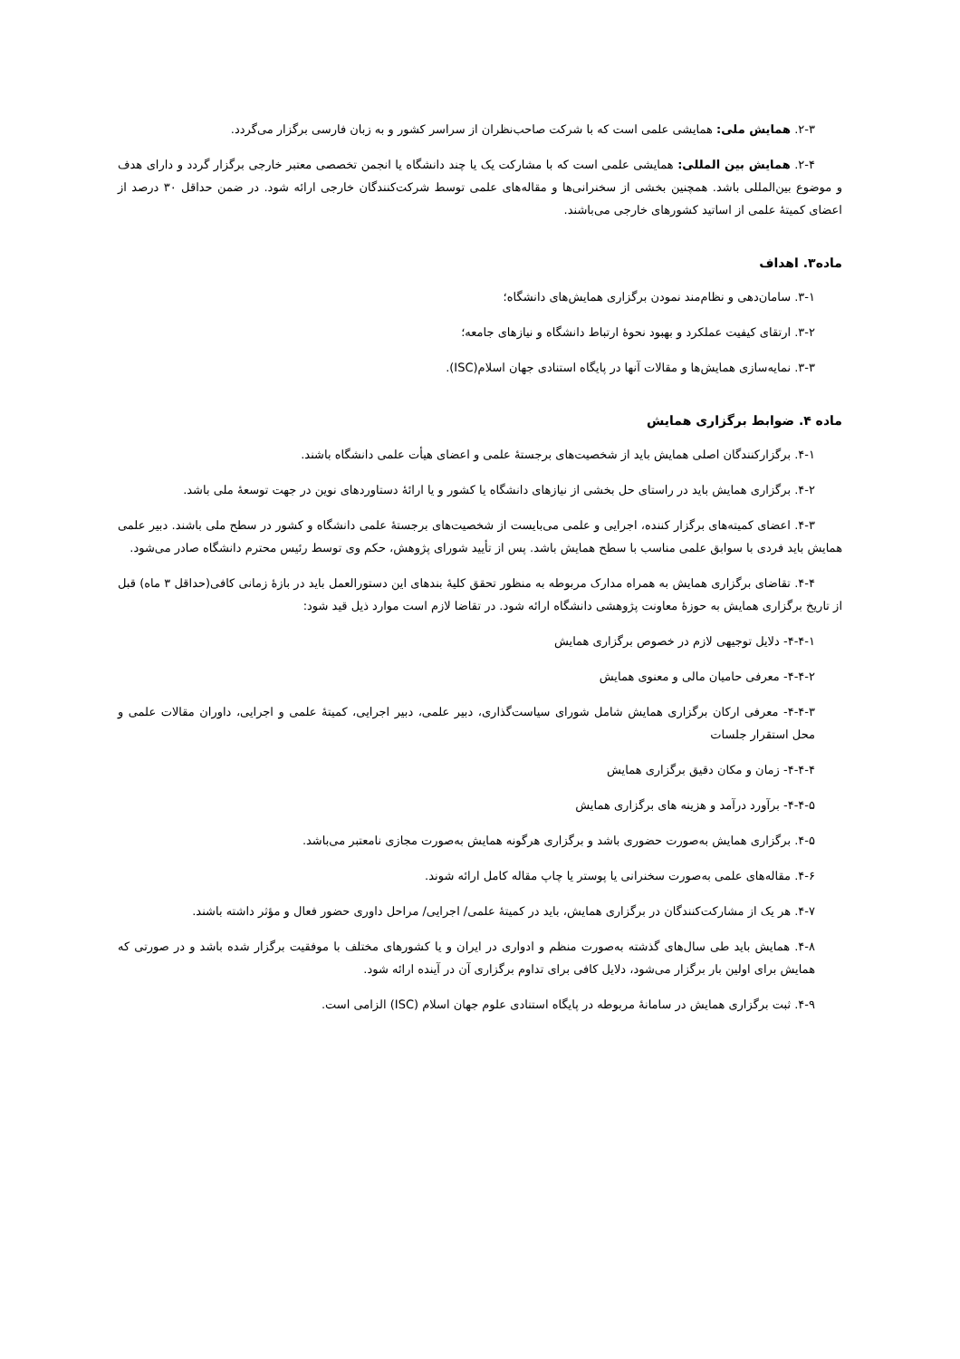۲-۳. همایش ملی: همایشی علمی است که با شرکت صاحب‌نظران از سراسر کشور و به زبان فارسی برگزار می‌گردد.
۲-۴. همایش بین المللی: همایشی علمی است که با مشارکت یک یا چند دانشگاه یا انجمن تخصصی معتبر خارجی برگزار گردد و دارای هدف و موضوع بین‌المللی باشد. همچنین بخشی از سخنرانی‌ها و مقاله‌های علمی توسط شرکت‌کنندگان خارجی ارائه شود. در ضمن حداقل ۳۰ درصد از اعضای کمیتهٔ علمی از اساتید کشورهای خارجی می‌باشند.
ماده۳. اهداف
۳-۱. سامان‌دهی و نظام‌مند نمودن برگزاری همایش‌های دانشگاه؛
۳-۲. ارتقای کیفیت عملکرد و بهبود نحوهٔ ارتباط دانشگاه و نیازهای جامعه؛
۳-۳. نمایه‌سازی همایش‌ها و مقالات آنها در پایگاه استنادی جهان اسلام(ISC).
ماده ۴. ضوابط برگزاری همایش
۴-۱. برگزارکنندگان اصلی همایش باید از شخصیت‌های برجستهٔ علمی و اعضای هیأت علمی دانشگاه باشند.
۴-۲. برگزاری همایش باید در راستای حل بخشی از نیازهای دانشگاه یا کشور و یا ارائهٔ دستاوردهای نوین در جهت توسعهٔ ملی باشد.
۴-۳. اعضای کمیته‌های برگزار کننده، اجرایی و علمی می‌بایست از شخصیت‌های برجستهٔ علمی دانشگاه و کشور در سطح ملی باشند. دبیر علمی همایش باید فردی با سوابق علمی مناسب با سطح همایش باشد. پس از تأیید شورای پژوهش، حکم وی توسط رئیس محترم دانشگاه صادر می‌شود.
۴-۴. تقاضای برگزاری همایش به همراه مدارک مربوطه به منظور تحقق کلیهٔ بندهای این دستورالعمل باید در بازهٔ زمانی کافی(حداقل ۳ ماه) قبل از تاریخ برگزاری همایش به حوزهٔ معاونت پژوهشی دانشگاه ارائه شود. در تقاضا لازم است موارد ذیل قید شود:
۴-۴-۱- دلایل توجیهی لازم در خصوص برگزاری همایش
۴-۴-۲- معرفی حامیان مالی و معنوی همایش
۴-۴-۳- معرفی ارکان برگزاری همایش شامل شورای سیاست‌گذاری، دبیر علمی، دبیر اجرایی، کمیتهٔ علمی و اجرایی، داوران مقالات علمی و محل استقرار جلسات
۴-۴-۴- زمان و مکان دقیق برگزاری همایش
۴-۴-۵- برآورد درآمد و هزینه های برگزاری همایش
۴-۵. برگزاری همایش به‌صورت حضوری باشد و برگزاری هرگونه همایش به‌صورت مجازی نامعتبر می‌باشد.
۴-۶. مقاله‌های علمی به‌صورت سخنرانی یا پوستر یا چاپ مقاله کامل ارائه شوند.
۴-۷. هر یک از مشارکت‌کنندگان در برگزاری همایش، باید در کمیتهٔ علمی/ اجرایی/ مراحل داوری حضور فعال و مؤثر داشته باشند.
۴-۸. همایش باید طی سال‌های گذشته به‌صورت منظم و ادواری در ایران و یا کشورهای مختلف با موفقیت برگزار شده باشد و در صورتی که همایش برای اولین بار برگزار می‌شود، دلایل کافی برای تداوم برگزاری آن در آینده ارائه شود.
۴-۹. ثبت برگزاری همایش در سامانهٔ مربوطه در پایگاه استنادی علوم جهان اسلام (ISC) الزامی است.